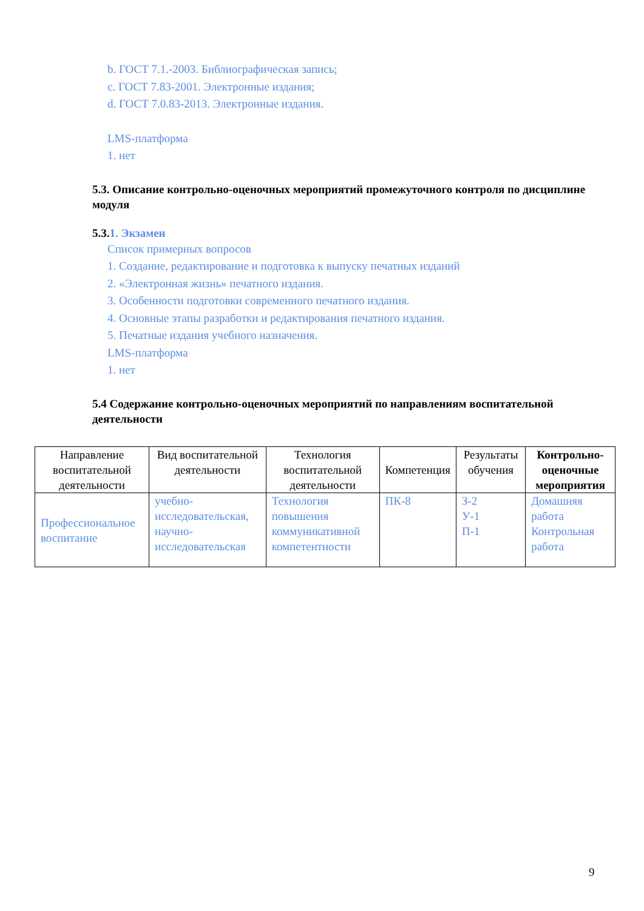b. ГОСТ 7.1.-2003. Библиографическая запись;
c. ГОСТ 7.83-2001. Электронные издания;
d. ГОСТ 7.0.83-2013. Электронные издания.
LMS-платформа
1. нет
5.3. Описание контрольно-оценочных мероприятий промежуточного контроля по дисциплине модуля
5.3.1. Экзамен
Список примерных вопросов
1. Создание, редактирование и подготовка к выпуску печатных изданий
2. «Электронная жизнь» печатного издания.
3. Особенности подготовки современного печатного издания.
4. Основные этапы разработки и редактирования печатного издания.
5. Печатные издания учебного назначения.
LMS-платформа
1. нет
5.4 Содержание контрольно-оценочных мероприятий по направлениям воспитательной деятельности
| Направление воспитательной деятельности | Вид воспитательной деятельности | Технология воспитательной деятельности | Компетенция | Результаты обучения | Контрольно-оценочные мероприятия |
| --- | --- | --- | --- | --- | --- |
| Профессиональное воспитание | учебно-исследовательская, научно-исследовательская | Технология повышения коммуникативной компетентности | ПК-8 | З-2 У-1 П-1 | Домашняя работа Контрольная работа |
9